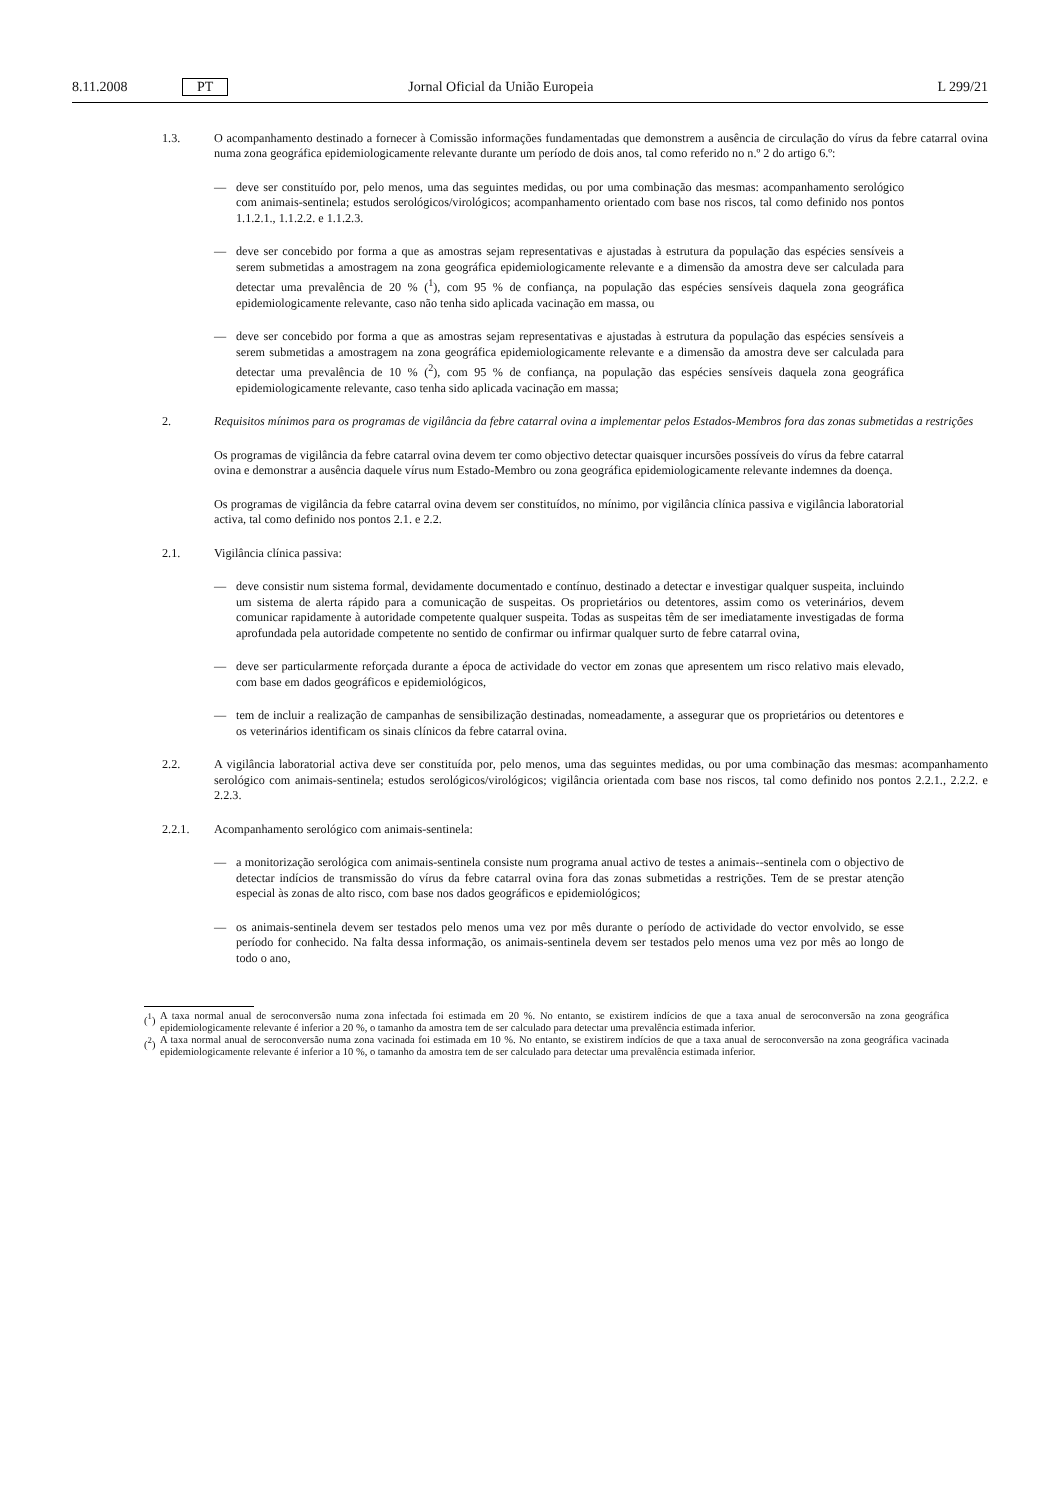8.11.2008 PT Jornal Oficial da União Europeia L 299/21
1.3. O acompanhamento destinado a fornecer à Comissão informações fundamentadas que demonstrem a ausência de circulação do vírus da febre catarral ovina numa zona geográfica epidemiologicamente relevante durante um período de dois anos, tal como referido no n.º 2 do artigo 6.º:
— deve ser constituído por, pelo menos, uma das seguintes medidas, ou por uma combinação das mesmas: acompanhamento serológico com animais-sentinela; estudos serológicos/virológicos; acompanhamento orientado com base nos riscos, tal como definido nos pontos 1.1.2.1., 1.1.2.2. e 1.1.2.3.
— deve ser concebido por forma a que as amostras sejam representativas e ajustadas à estrutura da população das espécies sensíveis a serem submetidas a amostragem na zona geográfica epidemiologicamente relevante e a dimensão da amostra deve ser calculada para detectar uma prevalência de 20 % (<sup>1</sup>), com 95 % de confiança, na população das espécies sensíveis daquela zona geográfica epidemiologicamente relevante, caso não tenha sido aplicada vacinação em massa, ou
— deve ser concebido por forma a que as amostras sejam representativas e ajustadas à estrutura da população das espécies sensíveis a serem submetidas a amostragem na zona geográfica epidemiologicamente relevante e a dimensão da amostra deve ser calculada para detectar uma prevalência de 10 % (<sup>2</sup>), com 95 % de confiança, na população das espécies sensíveis daquela zona geográfica epidemiologicamente relevante, caso tenha sido aplicada vacinação em massa;
2. Requisitos mínimos para os programas de vigilância da febre catarral ovina a implementar pelos Estados-Membros fora das zonas submetidas a restrições
Os programas de vigilância da febre catarral ovina devem ter como objectivo detectar quaisquer incursões possíveis do vírus da febre catarral ovina e demonstrar a ausência daquele vírus num Estado-Membro ou zona geográfica epidemiologicamente relevante indemnes da doença.
Os programas de vigilância da febre catarral ovina devem ser constituídos, no mínimo, por vigilância clínica passiva e vigilância laboratorial activa, tal como definido nos pontos 2.1. e 2.2.
2.1. Vigilância clínica passiva:
— deve consistir num sistema formal, devidamente documentado e contínuo, destinado a detectar e investigar qualquer suspeita, incluindo um sistema de alerta rápido para a comunicação de suspeitas. Os proprietários ou detentores, assim como os veterinários, devem comunicar rapidamente à autoridade competente qualquer suspeita. Todas as suspeitas têm de ser imediatamente investigadas de forma aprofundada pela autoridade competente no sentido de confirmar ou infirmar qualquer surto de febre catarral ovina,
— deve ser particularmente reforçada durante a época de actividade do vector em zonas que apresentem um risco relativo mais elevado, com base em dados geográficos e epidemiológicos,
— tem de incluir a realização de campanhas de sensibilização destinadas, nomeadamente, a assegurar que os proprietários ou detentores e os veterinários identificam os sinais clínicos da febre catarral ovina.
2.2. A vigilância laboratorial activa deve ser constituída por, pelo menos, uma das seguintes medidas, ou por uma combinação das mesmas: acompanhamento serológico com animais-sentinela; estudos serológicos/virológicos; vigilância orientada com base nos riscos, tal como definido nos pontos 2.2.1., 2.2.2. e 2.2.3.
2.2.1. Acompanhamento serológico com animais-sentinela:
— a monitorização serológica com animais-sentinela consiste num programa anual activo de testes a animais--sentinela com o objectivo de detectar indícios de transmissão do vírus da febre catarral ovina fora das zonas submetidas a restrições. Tem de se prestar atenção especial às zonas de alto risco, com base nos dados geográficos e epidemiológicos;
— os animais-sentinela devem ser testados pelo menos uma vez por mês durante o período de actividade do vector envolvido, se esse período for conhecido. Na falta dessa informação, os animais-sentinela devem ser testados pelo menos uma vez por mês ao longo de todo o ano,
(<sup>1</sup>) A taxa normal anual de seroconversão numa zona infectada foi estimada em 20 %. No entanto, se existirem indícios de que a taxa anual de seroconversão na zona geográfica epidemiologicamente relevante é inferior a 20 %, o tamanho da amostra tem de ser calculado para detectar uma prevalência estimada inferior.
(<sup>2</sup>) A taxa normal anual de seroconversão numa zona vacinada foi estimada em 10 %. No entanto, se existirem indícios de que a taxa anual de seroconversão na zona geográfica vacinada epidemiologicamente relevante é inferior a 10 %, o tamanho da amostra tem de ser calculado para detectar uma prevalência estimada inferior.